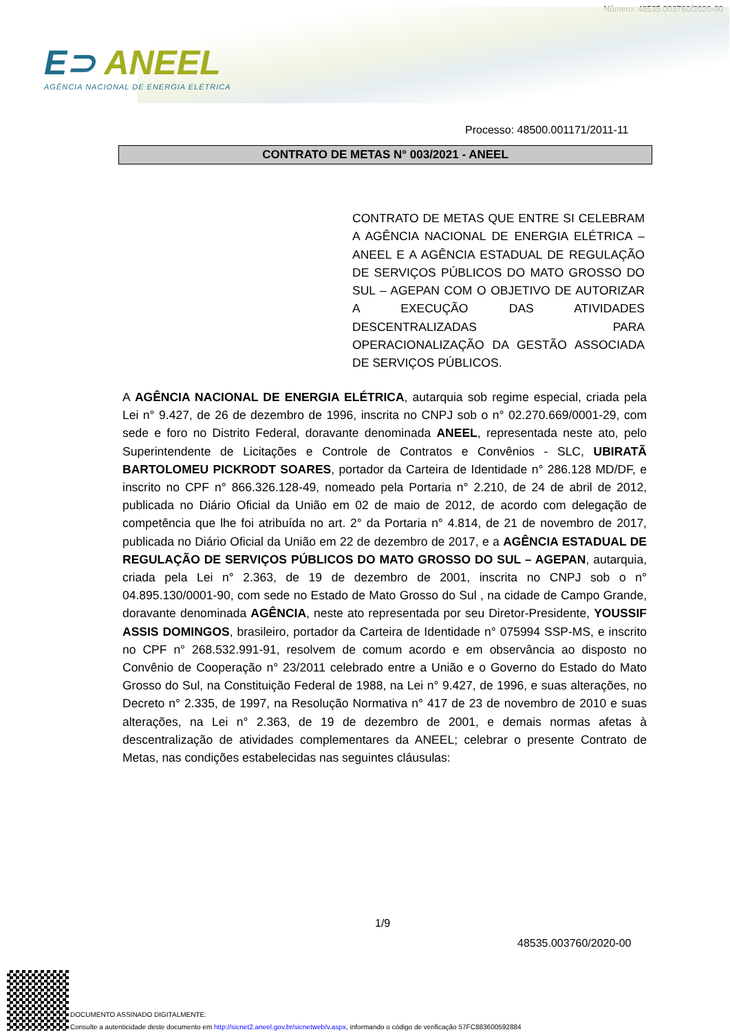Número: 48535.003760/2020-00
E⊃ ANEEL
AGÊNCIA NACIONAL DE ENERGIA ELÉTRICA
Processo: 48500.001171/2011-11
CONTRATO DE METAS N° 003/2021 - ANEEL
CONTRATO DE METAS QUE ENTRE SI CELEBRAM A AGÊNCIA NACIONAL DE ENERGIA ELÉTRICA – ANEEL E A AGÊNCIA ESTADUAL DE REGULAÇÃO DE SERVIÇOS PÚBLICOS DO MATO GROSSO DO SUL – AGEPAN COM O OBJETIVO DE AUTORIZAR A EXECUÇÃO DAS ATIVIDADES DESCENTRALIZADAS PARA OPERACIONALIZAÇÃO DA GESTÃO ASSOCIADA DE SERVIÇOS PÚBLICOS.
A AGÊNCIA NACIONAL DE ENERGIA ELÉTRICA, autarquia sob regime especial, criada pela Lei n° 9.427, de 26 de dezembro de 1996, inscrita no CNPJ sob o n° 02.270.669/0001-29, com sede e foro no Distrito Federal, doravante denominada ANEEL, representada neste ato, pelo Superintendente de Licitações e Controle de Contratos e Convênios - SLC, UBIRATÃ BARTOLOMEU PICKRODT SOARES, portador da Carteira de Identidade n° 286.128 MD/DF, e inscrito no CPF n° 866.326.128-49, nomeado pela Portaria n° 2.210, de 24 de abril de 2012, publicada no Diário Oficial da União em 02 de maio de 2012, de acordo com delegação de competência que lhe foi atribuída no art. 2° da Portaria n° 4.814, de 21 de novembro de 2017, publicada no Diário Oficial da União em 22 de dezembro de 2017, e a AGÊNCIA ESTADUAL DE REGULAÇÃO DE SERVIÇOS PÚBLICOS DO MATO GROSSO DO SUL – AGEPAN, autarquia, criada pela Lei n° 2.363, de 19 de dezembro de 2001, inscrita no CNPJ sob o n° 04.895.130/0001-90, com sede no Estado de Mato Grosso do Sul , na cidade de Campo Grande, doravante denominada AGÊNCIA, neste ato representada por seu Diretor-Presidente, YOUSSIF ASSIS DOMINGOS, brasileiro, portador da Carteira de Identidade n° 075994 SSP-MS, e inscrito no CPF n° 268.532.991-91, resolvem de comum acordo e em observância ao disposto no Convênio de Cooperação n° 23/2011 celebrado entre a União e o Governo do Estado do Mato Grosso do Sul, na Constituição Federal de 1988, na Lei n° 9.427, de 1996, e suas alterações, no Decreto n° 2.335, de 1997, na Resolução Normativa n° 417 de 23 de novembro de 2010 e suas alterações, na Lei n° 2.363, de 19 de dezembro de 2001, e demais normas afetas à descentralização de atividades complementares da ANEEL; celebrar o presente Contrato de Metas, nas condições estabelecidas nas seguintes cláusulas:
1/9
48535.003760/2020-00
DOCUMENTO ASSINADO DIGITALMENTE.
Consulte a autenticidade deste documento em http://sicnet2.aneel.gov.br/sicnetweb/v.aspx, informando o código de verificação 57FC883600592884